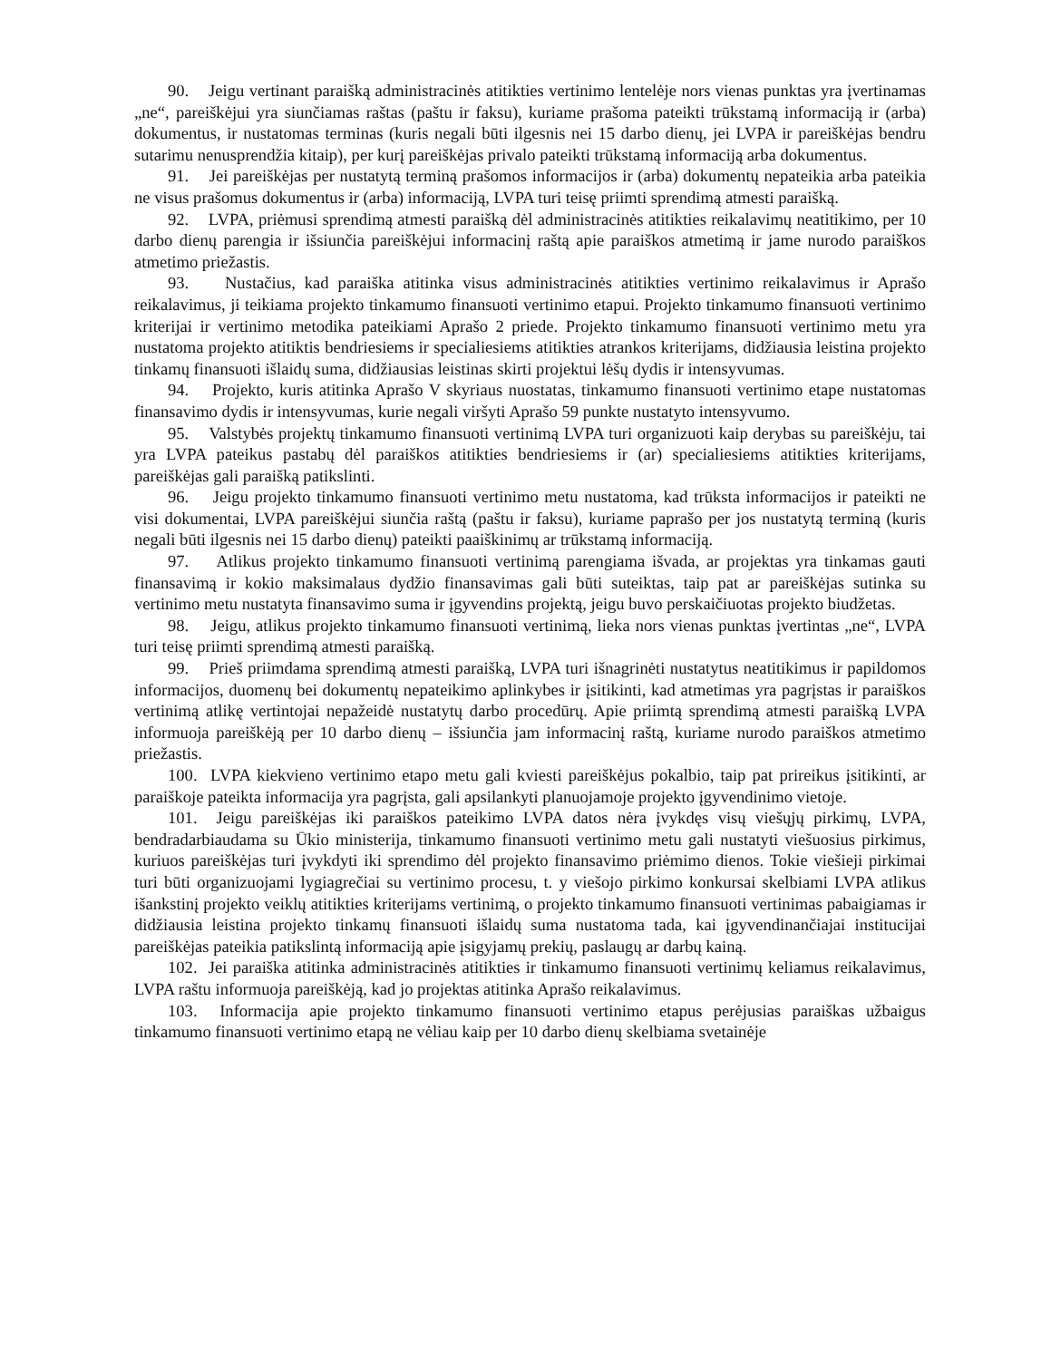90. Jeigu vertinant paraišką administracinės atitikties vertinimo lentelėje nors vienas punktas yra įvertinamas „ne“, pareiškėjui yra siunčiamas raštas (paštu ir faksu), kuriame prašoma pateikti trūkstamą informaciją ir (arba) dokumentus, ir nustatomas terminas (kuris negali būti ilgesnis nei 15 darbo dienų, jei LVPA ir pareiškėjas bendru sutarimu nenusprendžia kitaip), per kurį pareiškėjas privalo pateikti trūkstamą informaciją arba dokumentus.
91. Jei pareiškėjas per nustatytą terminą prašomos informacijos ir (arba) dokumentų nepateikia arba pateikia ne visus prašomus dokumentus ir (arba) informaciją, LVPA turi teisę priimti sprendimą atmesti paraišką.
92. LVPA, priėmusi sprendimą atmesti paraišką dėl administracinės atitikties reikalavimų neatitikimo, per 10 darbo dienų parengia ir išsiunčia pareiškėjui informacinį raštą apie paraiškos atmetimą ir jame nurodo paraiškos atmetimo priežastis.
93. Nustačius, kad paraiška atitinka visus administracinės atitikties vertinimo reikalavimus ir Aprašo reikalavimus, ji teikiama projekto tinkamumo finansuoti vertinimo etapui. Projekto tinkamumo finansuoti vertinimo kriterijai ir vertinimo metodika pateikiami Aprašo 2 priede. Projekto tinkamumo finansuoti vertinimo metu yra nustatoma projekto atitiktis bendriesiems ir specialiesiems atitikties atrankos kriterijams, didžiausia leistina projekto tinkamų finansuoti išlaidų suma, didžiausias leistinas skirti projektui lėšų dydis ir intensyvumas.
94. Projekto, kuris atitinka Aprašo V skyriaus nuostatas, tinkamumo finansuoti vertinimo etape nustatomas finansavimo dydis ir intensyvumas, kurie negali viršyti Aprašo 59 punkte nustatyto intensyvumo.
95. Valstybės projektų tinkamumo finansuoti vertinimą LVPA turi organizuoti kaip derybas su pareiškėju, tai yra LVPA pateikus pastabų dėl paraiškos atitikties bendriesiems ir (ar) specialiesiems atitikties kriterijams, pareiškėjas gali paraišką patikslinti.
96. Jeigu projekto tinkamumo finansuoti vertinimo metu nustatoma, kad trūksta informacijos ir pateikti ne visi dokumentai, LVPA pareiškėjui siunčia raštą (paštu ir faksu), kuriame paprašo per jos nustatytą terminą (kuris negali būti ilgesnis nei 15 darbo dienų) pateikti paaiškinimų ar trūkstamą informaciją.
97. Atlikus projekto tinkamumo finansuoti vertinimą parengiama išvada, ar projektas yra tinkamas gauti finansavimą ir kokio maksimalaus dydžio finansavimas gali būti suteiktas, taip pat ar pareiškėjas sutinka su vertinimo metu nustatyta finansavimo suma ir įgyvendins projektą, jeigu buvo perskaičiuotas projekto biudžetas.
98. Jeigu, atlikus projekto tinkamumo finansuoti vertinimą, lieka nors vienas punktas įvertintas „ne“, LVPA turi teisę priimti sprendimą atmesti paraišką.
99. Prieš priimdama sprendimą atmesti paraišką, LVPA turi išnagrinėti nustatytus neatitikimus ir papildomos informacijos, duomenų bei dokumentų nepateikimo aplinkybes ir įsitikinti, kad atmetimas yra pagrįstas ir paraiškos vertinimą atlikę vertintojai nepažeidė nustatytų darbo procedūrų. Apie priimtą sprendimą atmesti paraišką LVPA informuoja pareiškėją per 10 darbo dienų – išsiunčia jam informacinį raštą, kuriame nurodo paraiškos atmetimo priežastis.
100. LVPA kiekvieno vertinimo etapo metu gali kviesti pareiškėjus pokalbio, taip pat prireikus įsitikinti, ar paraiškoje pateikta informacija yra pagrįsta, gali apsilankyti planuojamoje projekto įgyvendinimo vietoje.
101. Jeigu pareiškėjas iki paraiškos pateikimo LVPA datos nėra įvykdęs visų viešųjų pirkimų, LVPA, bendradarbiaudama su Ūkio ministerija, tinkamumo finansuoti vertinimo metu gali nustatyti viešuosius pirkimus, kuriuos pareiškėjas turi įvykdyti iki sprendimo dėl projekto finansavimo priėmimo dienos. Tokie viešieji pirkimai turi būti organizuojami lygiagrečiai su vertinimo procesu, t. y viešojo pirkimo konkursai skelbiami LVPA atlikus išankstinį projekto veiklų atitikties kriterijams vertinimą, o projekto tinkamumo finansuoti vertinimas pabaigiamas ir didžiausia leistina projekto tinkamų finansuoti išlaidų suma nustatoma tada, kai įgyvendinančiajai institucijai pareiškėjas pateikia patikslintą informaciją apie įsigyjamų prekių, paslaugų ar darbų kainą.
102. Jei paraiška atitinka administracinės atitikties ir tinkamumo finansuoti vertinimų keliamus reikalavimus, LVPA raštu informuoja pareiškėją, kad jo projektas atitinka Aprašo reikalavimus.
103. Informacija apie projekto tinkamumo finansuoti vertinimo etapus perėjusias paraiškas užbaigus tinkamumo finansuoti vertinimo etapą ne vėliau kaip per 10 darbo dienų skelbiama svetainėje